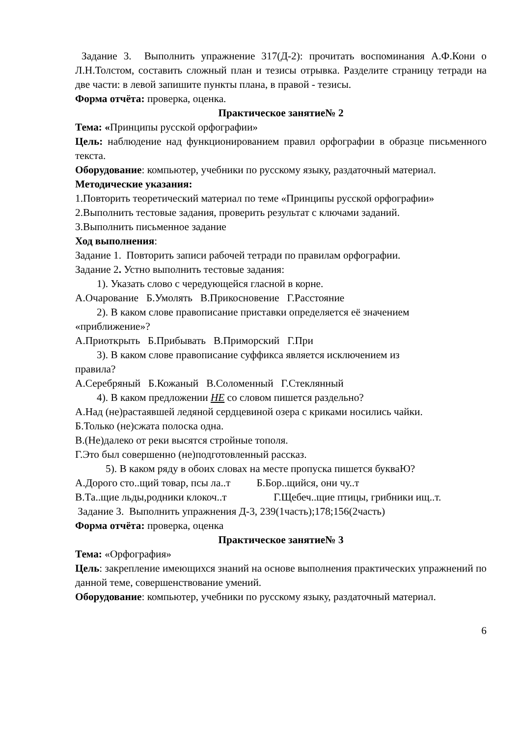Задание 3. Выполнить упражнение 317(Д-2): прочитать воспоминания А.Ф.Кони о Л.Н.Толстом, составить сложный план и тезисы отрывка. Разделите страницу тетради на две части: в левой запишите пункты плана, в правой - тезисы.
Форма отчёта: проверка, оценка.
Практическое занятие№ 2
Тема: «Принципы русской орфографии»
Цель: наблюдение над функционированием правил орфографии в образце письменного текста.
Оборудование: компьютер, учебники по русскому языку, раздаточный материал.
Методические указания:
1.Повторить теоретический материал по теме «Принципы русской орфографии»
2.Выполнить тестовые задания, проверить результат с ключами заданий.
3.Выполнить письменное задание
Ход выполнения:
Задание 1. Повторить записи рабочей тетради по правилам орфографии.
Задание 2. Устно выполнить тестовые задания:
1). Указать слово с чередующейся гласной в корне.
А.Очарование Б.Умолять В.Прикосновение Г.Расстояние
2). В каком слове правописание приставки определяется её значением
«приближение»?
А.Приоткрыть Б.Прибывать В.Приморский Г.При
3). В каком слове правописание суффикса является исключением из
правила?
А.Серебряный Б.Кожаный В.Соломенный Г.Стеклянный
4). В каком предложении НЕ со словом пишется раздельно?
А.Над (не)растаявшей ледяной сердцевиной озера с криками носились чайки.
Б.Только (не)сжата полоска одна.
В.(Не)далеко от реки высятся стройные тополя.
Г.Это был совершенно (не)подготовленный рассказ.
5). В каком ряду в обоих словах на месте пропуска пишется букваЮ?
А.Дорого сто..щий товар, псы ла..т Б.Бор..щийся, они чу..т
В.Та..щие льды,родники клокоч..т Г.Щебеч..щие птицы, грибники ищ..т.
Задание 3. Выполнить упражнения Д-3, 239(1часть);178;156(2часть)
Форма отчёта: проверка, оценка
Практическое занятие№ 3
Тема: «Орфография»
Цель: закрепление имеющихся знаний на основе выполнения практических упражнений по данной теме, совершенствование умений.
Оборудование: компьютер, учебники по русскому языку, раздаточный материал.
6